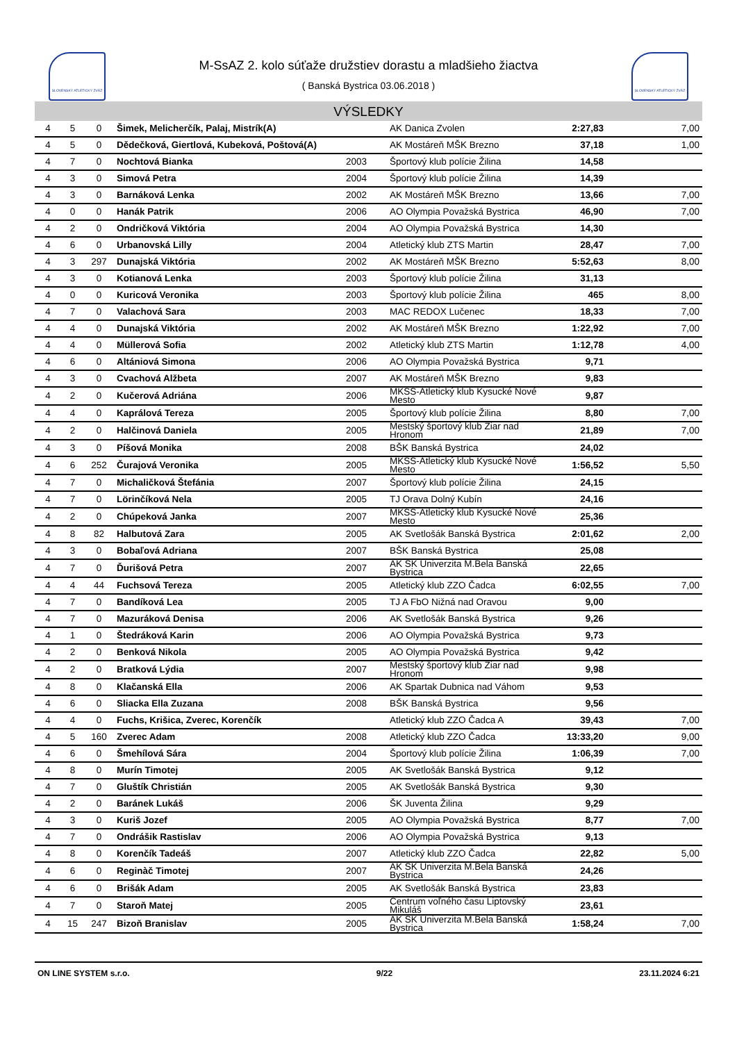SLOVENSKÝ ATLETICKÝ ZVÄZ SLOVENSKÝ ATLETICKÝ ZVÄZ
M-SsAZ 2. kolo súťaže družstiev dorastu a mladšieho žiactva
( Banská Bystrica 03.06.2018 )
VÝSLEDKY
| 4 | 5 | 0 | Šimek, Melicherčík, Palaj, Mistrík(A) | | AK Danica Zvolen | 2:27,83 | 7,00 |
| 4 | 5 | 0 | Dědečková, Giertlová, Kubeková, Poštová(A) | | AK Mostáreň MŠK Brezno | 37,18 | 1,00 |
| 4 | 7 | 0 | Nochtová Bianka | 2003 | Športový klub polície Žilina | 14,58 | |
| 4 | 3 | 0 | Simová Petra | 2004 | Športový klub polície Žilina | 14,39 | |
| 4 | 3 | 0 | Barnáková Lenka | 2002 | AK Mostáreň MŠK Brezno | 13,66 | 7,00 |
| 4 | 0 | 0 | Hanák Patrik | 2006 | AO Olympia Považská Bystrica | 46,90 | 7,00 |
| 4 | 2 | 0 | Ondričková Viktória | 2004 | AO Olympia Považská Bystrica | 14,30 | |
| 4 | 6 | 0 | Urbanovská Lilly | 2004 | Atletický klub ZTS Martin | 28,47 | 7,00 |
| 4 | 3 | 297 | Dunajská Viktória | 2002 | AK Mostáreň MŠK Brezno | 5:52,63 | 8,00 |
| 4 | 3 | 0 | Kotianová Lenka | 2003 | Športový klub polície Žilina | 31,13 | |
| 4 | 0 | 0 | Kuricová Veronika | 2003 | Športový klub polície Žilina | 465 | 8,00 |
| 4 | 7 | 0 | Valachová Sara | 2003 | MAC REDOX Lučenec | 18,33 | 7,00 |
| 4 | 4 | 0 | Dunajská Viktória | 2002 | AK Mostáreň MŠK Brezno | 1:22,92 | 7,00 |
| 4 | 4 | 0 | Müllerová Sofia | 2002 | Atletický klub ZTS Martin | 1:12,78 | 4,00 |
| 4 | 6 | 0 | Altániová Simona | 2006 | AO Olympia Považská Bystrica | 9,71 | |
| 4 | 3 | 0 | Cvachová Alžbeta | 2007 | AK Mostáreň MŠK Brezno | 9,83 | |
| 4 | 2 | 0 | Kučerová Adriána | 2006 | MKŠS-Atletický klub Kysucké Nové Mesto | 9,87 | |
| 4 | 4 | 0 | Kaprálová Tereza | 2005 | Športový klub polície Žilina | 8,80 | 7,00 |
| 4 | 2 | 0 | Halčinová Daniela | 2005 | Mestský športový klub Žiar nad Hronom | 21,89 | 7,00 |
| 4 | 3 | 0 | Píšová Monika | 2008 | BŠK Banská Bystrica | 24,02 | |
| 4 | 6 | 252 | Čurajová Veronika | 2005 | MKŠS-Atletický klub Kysucké Nové Mesto | 1:56,52 | 5,50 |
| 4 | 7 | 0 | Michaličková Štefánia | 2007 | Športový klub polície Žilina | 24,15 | |
| 4 | 7 | 0 | Lörinčíková Nela | 2005 | TJ Orava Dolný Kubín | 24,16 | |
| 4 | 2 | 0 | Chúpeková Janka | 2007 | MKŠS-Atletický klub Kysucké Nové Mesto | 25,36 | |
| 4 | 8 | 82 | Halbutová Zara | 2005 | AK Svetlošák Banská Bystrica | 2:01,62 | 2,00 |
| 4 | 3 | 0 | Bobaľová Adriana | 2007 | BŠK Banská Bystrica | 25,08 | |
| 4 | 7 | 0 | Ďurišová Petra | 2007 | AK ŠK Univerzita M.Bela Banská Bystrica | 22,65 | |
| 4 | 4 | 44 | Fuchsová Tereza | 2005 | Atletický klub ZZO Čadca | 6:02,55 | 7,00 |
| 4 | 7 | 0 | Bandíková Lea | 2005 | TJ A FbO Nižná nad Oravou | 9,00 | |
| 4 | 7 | 0 | Mazuráková Denisa | 2006 | AK Svetlošák Banská Bystrica | 9,26 | |
| 4 | 1 | 0 | Štedráková Karin | 2006 | AO Olympia Považská Bystrica | 9,73 | |
| 4 | 2 | 0 | Benková Nikola | 2005 | AO Olympia Považská Bystrica | 9,42 | |
| 4 | 2 | 0 | Bratková Lýdia | 2007 | Mestský športový klub Žiar nad Hronom | 9,98 | |
| 4 | 8 | 0 | Klačanská Ella | 2006 | AK Spartak Dubnica nad Váhom | 9,53 | |
| 4 | 6 | 0 | Sliacka Ella Zuzana | 2008 | BŠK Banská Bystrica | 9,56 | |
| 4 | 4 | 0 | Fuchs, Krišica, Zverec, Korenčík | | Atletický klub ZZO Čadca A | 39,43 | 7,00 |
| 4 | 5 | 160 | Zverec Adam | 2008 | Atletický klub ZZO Čadca | 13:33,20 | 9,00 |
| 4 | 6 | 0 | Šmehílová Sára | 2004 | Športový klub polície Žilina | 1:06,39 | 7,00 |
| 4 | 8 | 0 | Murín Timotej | 2005 | AK Svetlošák Banská Bystrica | 9,12 | |
| 4 | 7 | 0 | Gluštík Christián | 2005 | AK Svetlošák Banská Bystrica | 9,30 | |
| 4 | 2 | 0 | Baránek Lukáš | 2006 | ŠK Juventa Žilina | 9,29 | |
| 4 | 3 | 0 | Kuriš Jozef | 2005 | AO Olympia Považská Bystrica | 8,77 | 7,00 |
| 4 | 7 | 0 | Ondrášik Rastislav | 2006 | AO Olympia Považská Bystrica | 9,13 | |
| 4 | 8 | 0 | Korenčík Tadeáš | 2007 | Atletický klub ZZO Čadca | 22,82 | 5,00 |
| 4 | 6 | 0 | Reginàč Timotej | 2007 | AK ŠK Univerzita M.Bela Banská Bystrica | 24,26 | |
| 4 | 6 | 0 | Brišák Adam | 2005 | AK Svetlošák Banská Bystrica | 23,83 | |
| 4 | 7 | 0 | Staroň Matej | 2005 | Centrum voľného času Liptovský Mikuláš | 23,61 | |
| 4 | 15 | 247 | Bizoň Branislav | 2005 | AK ŠK Univerzita M.Bela Banská Bystrica | 1:58,24 | 7,00 |
ON LINE SYSTEM s.r.o. 9/22 23.11.2024 6:21